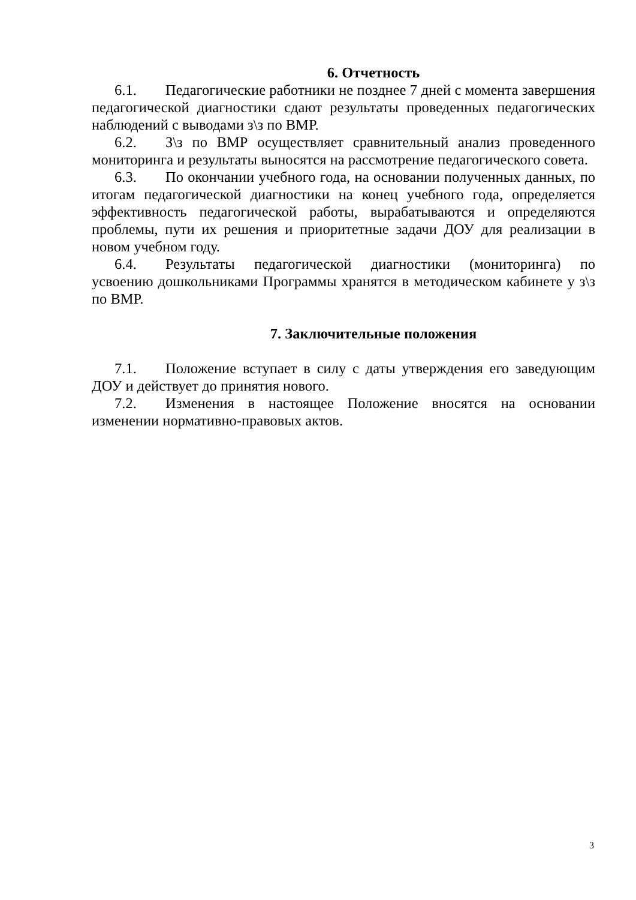6. Отчетность
6.1. Педагогические работники не позднее 7 дней с момента завершения педагогической диагностики сдают результаты проведенных педагогических наблюдений с выводами з\з по ВМР.
6.2. З\з по ВМР осуществляет сравнительный анализ проведенного мониторинга и результаты выносятся на рассмотрение педагогического совета.
6.3. По окончании учебного года, на основании полученных данных, по итогам педагогической диагностики на конец учебного года, определяется эффективность педагогической работы, вырабатываются и определяются проблемы, пути их решения и приоритетные задачи ДОУ для реализации в новом учебном году.
6.4. Результаты педагогической диагностики (мониторинга) по усвоению дошкольниками Программы хранятся в методическом кабинете у з\з по ВМР.
7. Заключительные положения
7.1. Положение вступает в силу с даты утверждения его заведующим ДОУ и действует до принятия нового.
7.2. Изменения в настоящее Положение вносятся на основании изменении нормативно-правовых актов.
3